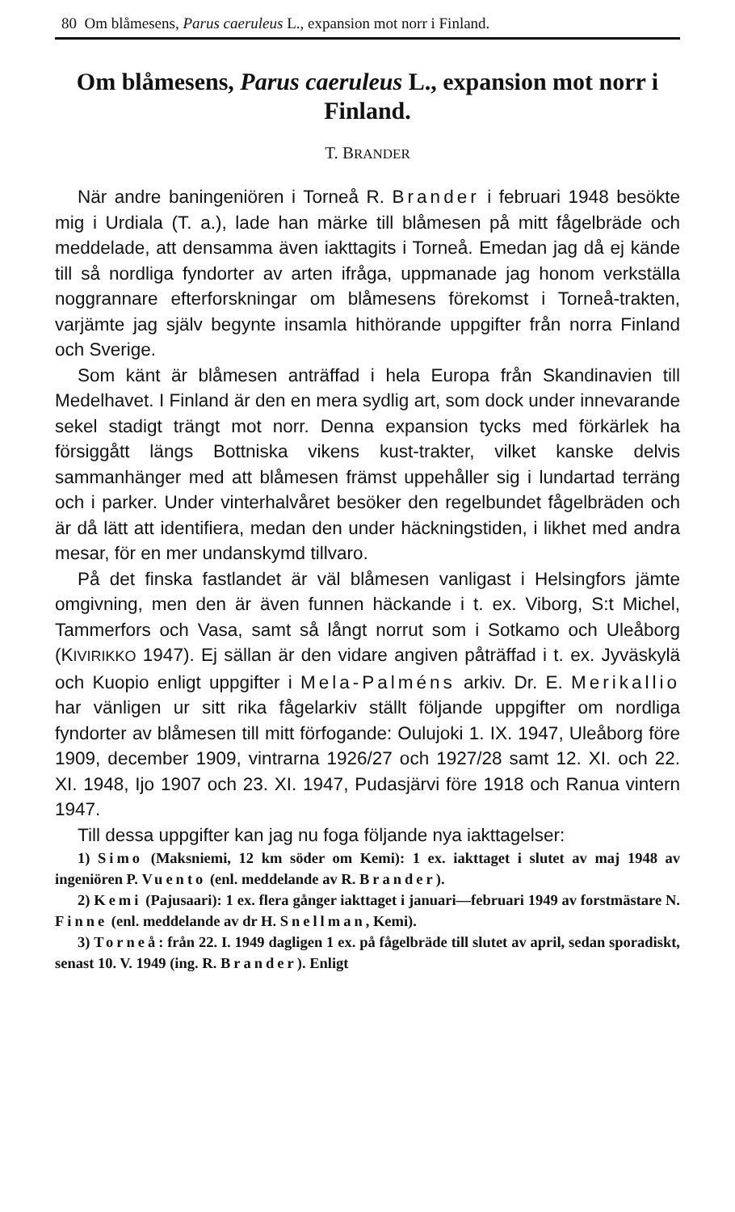80 Om blåmesens, Parus caeruleus L., expansion mot norr i Finland.
Om blåmesens, Parus caeruleus L., expansion mot norr i Finland.
T. BRANDER
När andre baningeniören i Torneå R. Brander i februari 1948 besökte mig i Urdiala (T. a.), lade han märke till blåmesen på mitt fågelbräde och meddelade, att densamma även iakttagits i Torneå. Emedan jag då ej kände till så nordliga fyndorter av arten ifråga, uppmanade jag honom verkställa noggrannare efterforskningar om blåmesens förekomst i Torneå-trakten, varjämte jag själv begynte insamla hithörande uppgifter från norra Finland och Sverige.
Som känt är blåmesen anträffad i hela Europa från Skandinavien till Medelhavet. I Finland är den en mera sydlig art, som dock under innevarande sekel stadigt trängt mot norr. Denna expansion tycks med förkärlek ha försiggått längs Bottniska vikens kust-trakter, vilket kanske delvis sammanhänger med att blåmesen främst uppehåller sig i lundartad terräng och i parker. Under vinterhalvåret besöker den regelbundet fågelbräden och är då lätt att identifiera, medan den under häckningstiden, i likhet med andra mesar, för en mer undanskymd tillvaro.
På det finska fastlandet är väl blåmesen vanligast i Helsingfors jämte omgivning, men den är även funnen häckande i t. ex. Viborg, S:t Michel, Tammerfors och Vasa, samt så långt norrut som i Sotkamo och Uleåborg (KIVIRIKKO 1947). Ej sällan är den vidare angiven påträffad i t. ex. Jyväskylä och Kuopio enligt uppgifter i Mela-Palméns arkiv. Dr. E. Merikallio har vänligen ur sitt rika fågelarkiv ställt följande uppgifter om nordliga fyndorter av blåmesen till mitt förfogande: Oulujoki 1. IX. 1947, Uleåborg före 1909, december 1909, vintrarna 1926/27 och 1927/28 samt 12. XI. och 22. XI. 1948, Ijo 1907 och 23. XI. 1947, Pudasjärvi före 1918 och Ranua vintern 1947.
Till dessa uppgifter kan jag nu foga följande nya iakttagelser:
1) Simo (Maksniemi, 12 km söder om Kemi): 1 ex. iakttaget i slutet av maj 1948 av ingeniören P. Vuento (enl. meddelande av R. Brander).
2) Kemi (Pajusaari): 1 ex. flera gånger iakttaget i januari—februari 1949 av forstmästare N. Finne (enl. meddelande av dr H. Snellman, Kemi).
3) Torneå: från 22. I. 1949 dagligen 1 ex. på fågelbräde till slutet av april, sedan sporadiskt, senast 10. V. 1949 (ing. R. Brander). Enligt